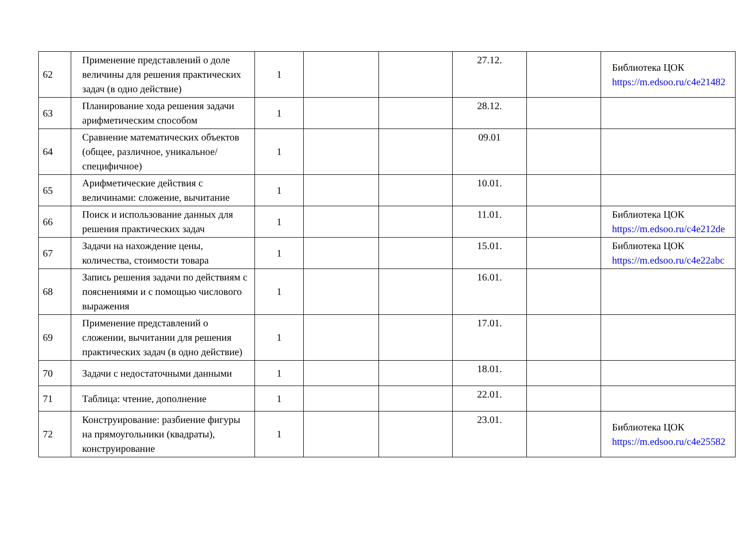| 62 | Применение представлений о доле величины для решения практических задач (в одно действие) | 1 | | | 27.12. | | Библиотека ЦОК https://m.edsoo.ru/c4e21482 |
| 63 | Планирование хода решения задачи арифметическим способом | 1 | | | 28.12. | | |
| 64 | Сравнение математических объектов (общее, различное, уникальное/специфичное) | 1 | | | 09.01 | | |
| 65 | Арифметические действия с величинами: сложение, вычитание | 1 | | | 10.01. | | |
| 66 | Поиск и использование данных для решения практических задач | 1 | | | 11.01. | | Библиотека ЦОК https://m.edsoo.ru/c4e212de |
| 67 | Задачи на нахождение цены, количества, стоимости товара | 1 | | | 15.01. | | Библиотека ЦОК https://m.edsoo.ru/c4e22abc |
| 68 | Запись решения задачи по действиям с пояснениями и с помощью числового выражения | 1 | | | 16.01. | | |
| 69 | Применение представлений о сложении, вычитании для решения практических задач (в одно действие) | 1 | | | 17.01. | | |
| 70 | Задачи с недостаточными данными | 1 | | | 18.01. | | |
| 71 | Таблица: чтение, дополнение | 1 | | | 22.01. | | |
| 72 | Конструирование: разбиение фигуры на прямоугольники (квадраты), конструирование | 1 | | | 23.01. | | Библиотека ЦОК https://m.edsoo.ru/c4e25582 |